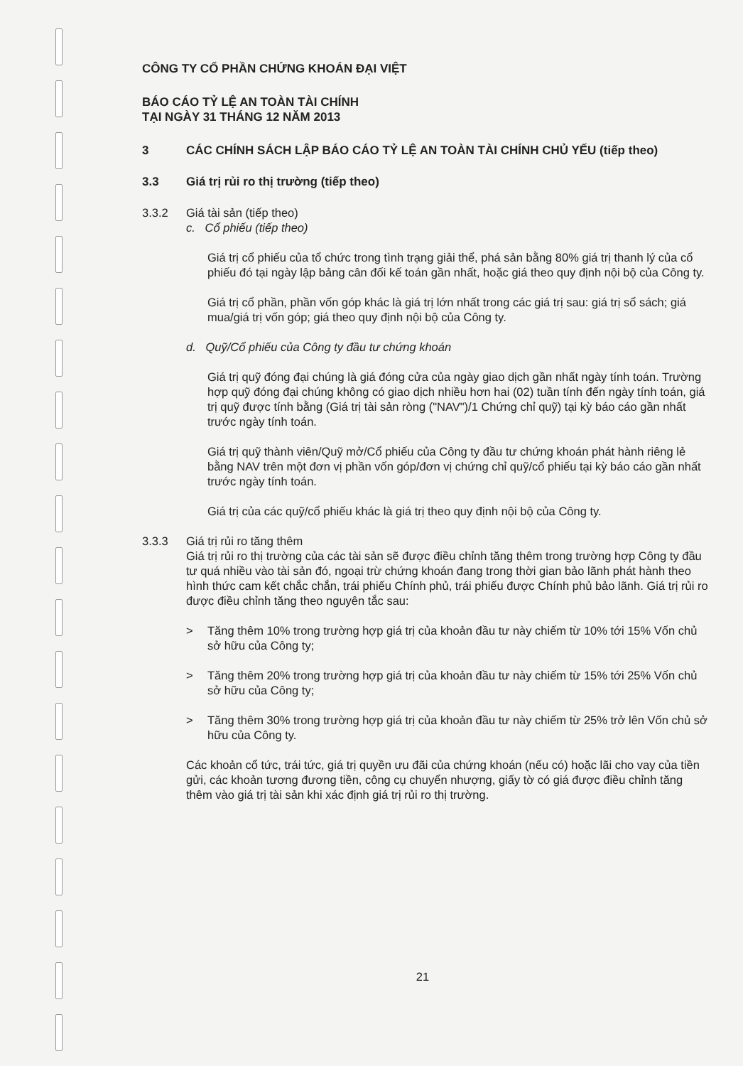CÔNG TY CỔ PHẦN CHỨNG KHOÁN ĐẠI VIỆT
BÁO CÁO TỶ LỆ AN TOÀN TÀI CHÍNH
TẠI NGÀY 31 THÁNG 12 NĂM 2013
3 CÁC CHÍNH SÁCH LẬP BÁO CÁO TỶ LỆ AN TOÀN TÀI CHÍNH CHỦ YẾU (tiếp theo)
3.3 Giá trị rủi ro thị trường (tiếp theo)
3.3.2 Giá tài sản (tiếp theo)
c. Cổ phiếu (tiếp theo)
Giá trị cổ phiếu của tổ chức trong tình trạng giải thể, phá sản bằng 80% giá trị thanh lý của cổ phiếu đó tại ngày lập bảng cân đối kế toán gần nhất, hoặc giá theo quy định nội bộ của Công ty.
Giá trị cổ phần, phần vốn góp khác là giá trị lớn nhất trong các giá trị sau: giá trị sổ sách; giá mua/giá trị vốn góp; giá theo quy định nội bộ của Công ty.
d. Quỹ/Cổ phiếu của Công ty đầu tư chứng khoán
Giá trị quỹ đóng đại chúng là giá đóng cửa của ngày giao dịch gần nhất ngày tính toán. Trường hợp quỹ đóng đại chúng không có giao dịch nhiều hơn hai (02) tuần tính đến ngày tính toán, giá trị quỹ được tính bằng (Giá trị tài sản ròng ("NAV")/1 Chứng chỉ quỹ) tại kỳ báo cáo gần nhất trước ngày tính toán.
Giá trị quỹ thành viên/Quỹ mở/Cổ phiếu của Công ty đầu tư chứng khoán phát hành riêng lẻ bằng NAV trên một đơn vị phần vốn góp/đơn vị chứng chỉ quỹ/cổ phiếu tại kỳ báo cáo gần nhất trước ngày tính toán.
Giá trị của các quỹ/cổ phiếu khác là giá trị theo quy định nội bộ của Công ty.
3.3.3 Giá trị rủi ro tăng thêm
Giá trị rủi ro thị trường của các tài sản sẽ được điều chỉnh tăng thêm trong trường hợp Công ty đầu tư quá nhiều vào tài sản đó, ngoại trừ chứng khoán đang trong thời gian bảo lãnh phát hành theo hình thức cam kết chắc chắn, trái phiếu Chính phủ, trái phiếu được Chính phủ bảo lãnh. Giá trị rủi ro được điều chỉnh tăng theo nguyên tắc sau:
> Tăng thêm 10% trong trường hợp giá trị của khoản đầu tư này chiếm từ 10% tới 15% Vốn chủ sở hữu của Công ty;
> Tăng thêm 20% trong trường hợp giá trị của khoản đầu tư này chiếm từ 15% tới 25% Vốn chủ sở hữu của Công ty;
> Tăng thêm 30% trong trường hợp giá trị của khoản đầu tư này chiếm từ 25% trở lên Vốn chủ sở hữu của Công ty.
Các khoản cổ tức, trái tức, giá trị quyền ưu đãi của chứng khoán (nếu có) hoặc lãi cho vay của tiền gửi, các khoản tương đương tiền, công cụ chuyển nhượng, giấy tờ có giá được điều chỉnh tăng thêm vào giá trị tài sản khi xác định giá trị rủi ro thị trường.
21